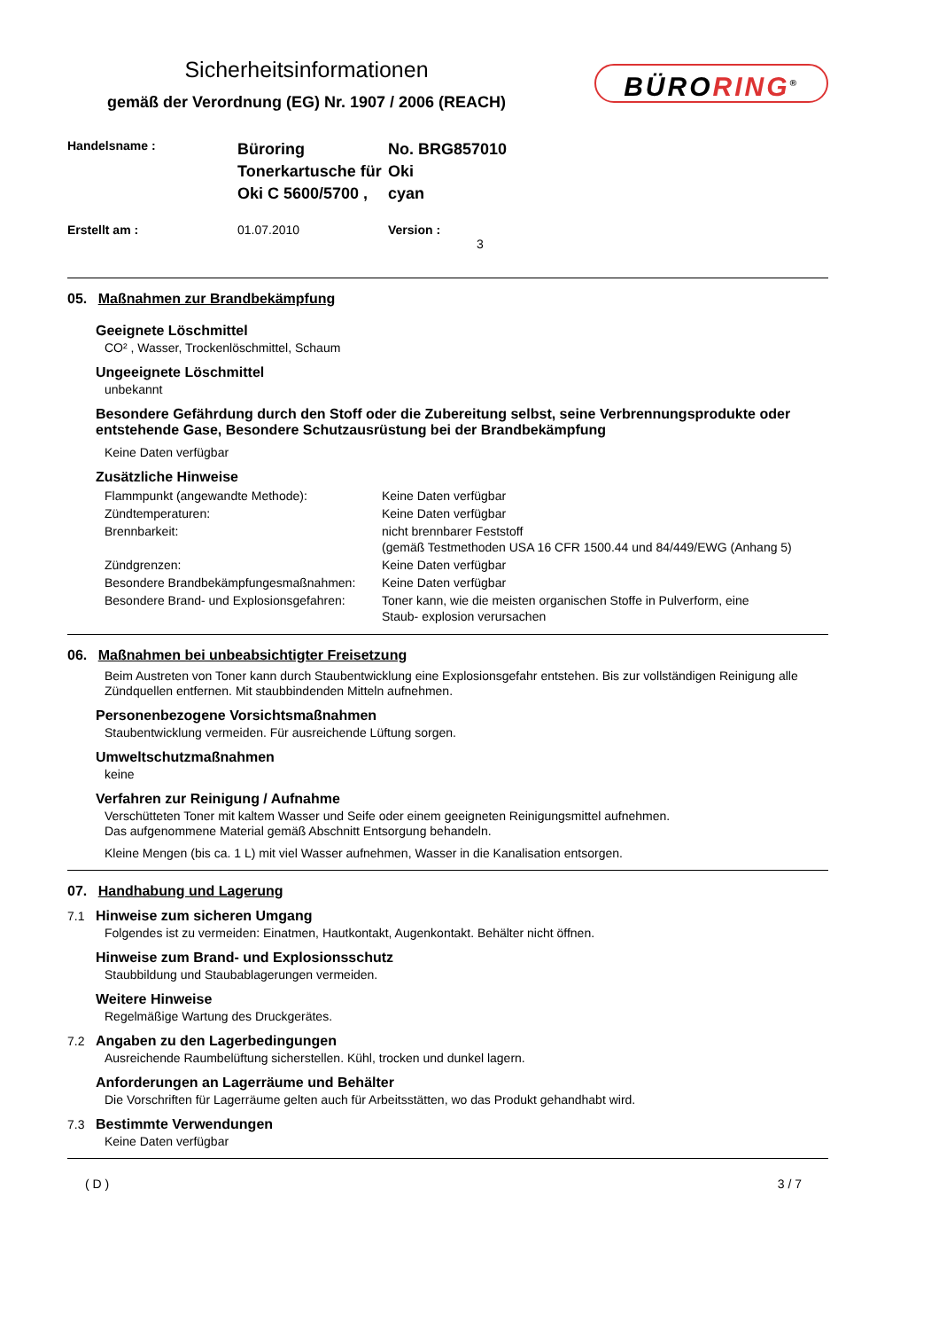Sicherheitsinformationen
gemäß der Verordnung (EG) Nr. 1907 / 2006 (REACH)
BÜRORING<sup>®</sup>
| Handelsname : | Büroring Tonerkartusche für Oki C 5600/5700 , | No. BRG857010 Oki cyan |
| Erstellt am : | 01.07.2010 | Version : 3 |
05. Maßnahmen zur Brandbekämpfung
Geeignete Löschmittel
CO² , Wasser, Trockenlöschmittel, Schaum
Ungeeignete Löschmittel
unbekannt
Besondere Gefährdung durch den Stoff oder die Zubereitung selbst, seine Verbrennungsprodukte oder entstehende Gase, Besondere Schutzausrüstung bei der Brandbekämpfung
Keine Daten verfügbar
Zusätzliche Hinweise
| Flammpunkt (angewandte Methode): | Keine Daten verfügbar |
| Zündtemperaturen: | Keine Daten verfügbar |
| Brennbarkeit: | nicht brennbarer Feststoff (gemäß Testmethoden USA 16 CFR 1500.44 und 84/449/EWG (Anhang 5) |
| Zündgrenzen: | Keine Daten verfügbar |
| Besondere Brandbekämpfungesmaßnahmen: | Keine Daten verfügbar |
| Besondere Brand- und Explosionsgefahren: | Toner kann, wie die meisten organischen Stoffe in Pulverform, eine Staub- explosion verursachen |
06. Maßnahmen bei unbeabsichtigter Freisetzung
Beim Austreten von Toner kann durch Staubentwicklung eine Explosionsgefahr entstehen. Bis zur vollständigen Reinigung alle Zündquellen entfernen. Mit staubbindenden Mitteln aufnehmen.
Personenbezogene Vorsichtsmaßnahmen
Staubentwicklung vermeiden. Für ausreichende Lüftung sorgen.
Umweltschutzmaßnahmen
keine
Verfahren zur Reinigung / Aufnahme
Verschütteten Toner mit kaltem Wasser und Seife oder einem geeigneten Reinigungsmittel aufnehmen.
Das aufgenommene Material gemäß Abschnitt Entsorgung behandeln.
Kleine Mengen (bis ca. 1 L) mit viel Wasser aufnehmen, Wasser in die Kanalisation entsorgen.
07. Handhabung und Lagerung
7.1 Hinweise zum sicheren Umgang
Folgendes ist zu vermeiden: Einatmen, Hautkontakt, Augenkontakt. Behälter nicht öffnen.
Hinweise zum Brand- und Explosionsschutz
Staubbildung und Staubablagerungen vermeiden.
Weitere Hinweise
Regelmäßige Wartung des Druckgerätes.
7.2 Angaben zu den Lagerbedingungen
Ausreichende Raumbelüftung sicherstellen. Kühl, trocken und dunkel lagern.
Anforderungen an Lagerräume und Behälter
Die Vorschriften für Lagerräume gelten auch für Arbeitsstätten, wo das Produkt gehandhabt wird.
7.3 Bestimmte Verwendungen
Keine Daten verfügbar
( D ) 3 / 7